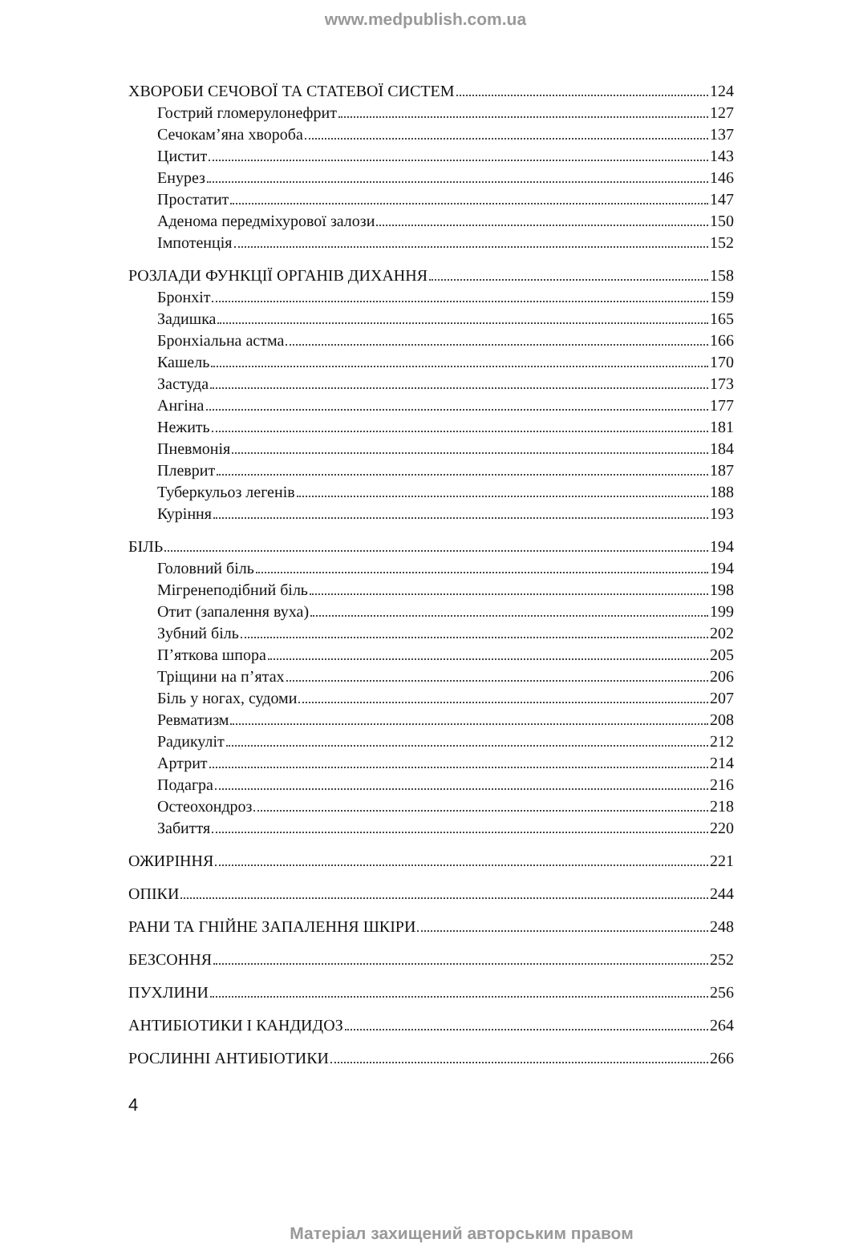www.medpublish.com.ua
ХВОРОБИ СЕЧОВОЇ ТА СТАТЕВОЇ СИСТЕМ 124
Гострий гломерулонефрит 127
Сечокам’яна хвороба 137
Цистит 143
Енурез 146
Простатит 147
Аденома передміхурової залози 150
Імпотенція 152
РОЗЛАДИ ФУНКЦІЇ ОРГАНІВ ДИХАННЯ 158
Бронхіт 159
Задишка 165
Бронхіальна астма 166
Кашель 170
Застуда 173
Ангіна 177
Нежить 181
Пневмонія 184
Плеврит 187
Туберкульоз легенів 188
Куріння 193
БІЛЬ 194
Головний біль 194
Мігренеподібний біль 198
Отит (запалення вуха) 199
Зубний біль 202
П’яткова шпора 205
Тріщини на п’ятах 206
Біль у ногах, судоми 207
Ревматизм 208
Радикуліт 212
Артрит 214
Подагра 216
Остеохондроз 218
Забиття 220
ОЖИРІННЯ 221
ОПІКИ 244
РАНИ ТА ГНІЙНЕ ЗАПАЛЕННЯ ШКІРИ 248
БЕЗСОННЯ 252
ПУХЛИНИ 256
АНТИБІОТИКИ І КАНДИДОЗ 264
РОСЛИННІ АНТИБІОТИКИ 266
4
Матеріал захищений авторським правом